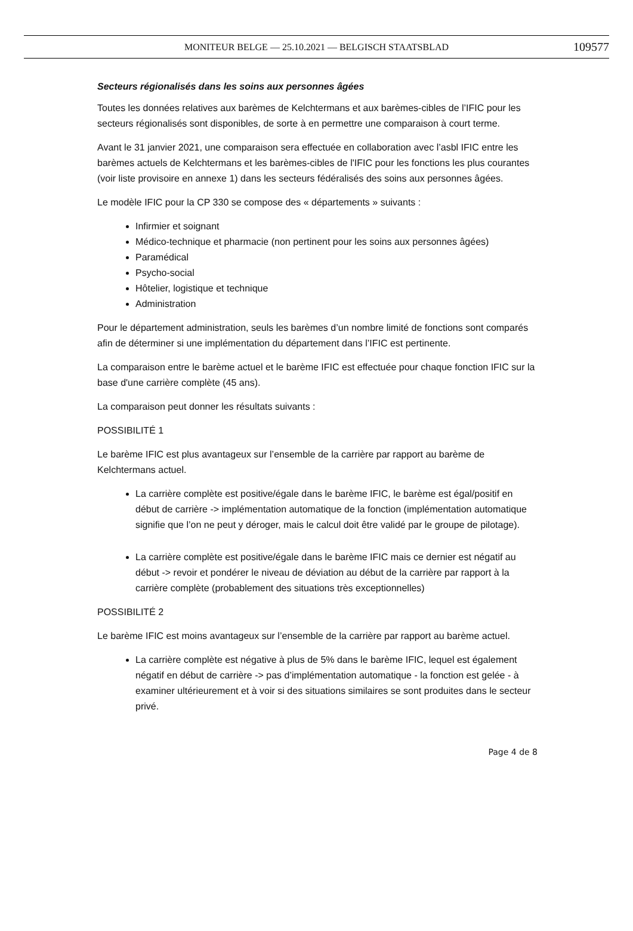MONITEUR BELGE — 25.10.2021 — BELGISCH STAATSBLAD 109577
Secteurs régionalisés dans les soins aux personnes âgées
Toutes les données relatives aux barèmes de Kelchtermans et aux barèmes-cibles de l’IFIC pour les secteurs régionalisés sont disponibles, de sorte à en permettre une comparaison à court terme.
Avant le 31 janvier 2021, une comparaison sera effectuée en collaboration avec l’asbl IFIC entre les barèmes actuels de Kelchtermans et les barèmes-cibles de l'IFIC pour les fonctions les plus courantes (voir liste provisoire en annexe 1) dans les secteurs fédéralisés des soins aux personnes âgées.
Le modèle IFIC pour la CP 330 se compose des « départements » suivants :
Infirmier et soignant
Médico-technique et pharmacie (non pertinent pour les soins aux personnes âgées)
Paramédical
Psycho-social
Hôtelier, logistique et technique
Administration
Pour le département administration, seuls les barèmes d’un nombre limité de fonctions sont comparés afin de déterminer si une implémentation du département dans l’IFIC est pertinente.
La comparaison entre le barème actuel et le barème IFIC est effectuée pour chaque fonction IFIC sur la base d'une carrière complète (45 ans).
La comparaison peut donner les résultats suivants :
POSSIBILITÉ 1
Le barème IFIC est plus avantageux sur l’ensemble de la carrière par rapport au barème de Kelchtermans actuel.
La carrière complète est positive/égale dans le barème IFIC, le barème est égal/positif en début de carrière -> implémentation automatique de la fonction (implémentation automatique signifie que l’on ne peut y déroger, mais le calcul doit être validé par le groupe de pilotage).
La carrière complète est positive/égale dans le barème IFIC mais ce dernier est négatif au début -> revoir et pondérer le niveau de déviation au début de la carrière par rapport à la carrière complète (probablement des situations très exceptionnelles)
POSSIBILITÉ 2
Le barème IFIC est moins avantageux sur l’ensemble de la carrière par rapport au barème actuel.
La carrière complète est négative à plus de 5% dans le barème IFIC, lequel est également négatif en début de carrière -> pas d’implémentation automatique - la fonction est gelée - à examiner ultérieurement et à voir si des situations similaires se sont produites dans le secteur privé.
Page 4 de 8